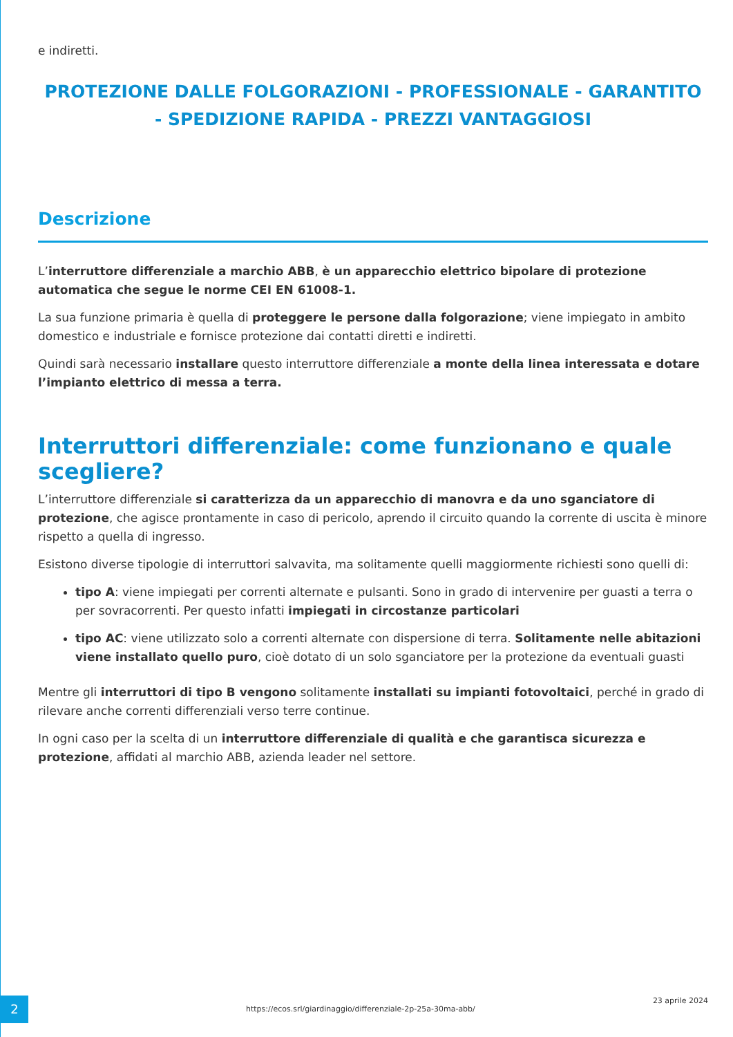e indiretti.
PROTEZIONE DALLE FOLGORAZIONI - PROFESSIONALE - GARANTITO - SPEDIZIONE RAPIDA - PREZZI VANTAGGIOSI
Descrizione
L’interruttore differenziale a marchio ABB, è un apparecchio elettrico bipolare di protezione automatica che segue le norme CEI EN 61008-1.
La sua funzione primaria è quella di proteggere le persone dalla folgorazione; viene impiegato in ambito domestico e industriale e fornisce protezione dai contatti diretti e indiretti.
Quindi sarà necessario installare questo interruttore differenziale a monte della linea interessata e dotare l’impianto elettrico di messa a terra.
Interruttori differenziale: come funzionano e quale scegliere?
L’interruttore differenziale si caratterizza da un apparecchio di manovra e da uno sganciatore di protezione, che agisce prontamente in caso di pericolo, aprendo il circuito quando la corrente di uscita è minore rispetto a quella di ingresso.
Esistono diverse tipologie di interruttori salvavita, ma solitamente quelli maggiormente richiesti sono quelli di:
tipo A: viene impiegati per correnti alternate e pulsanti. Sono in grado di intervenire per guasti a terra o per sovracorrenti. Per questo infatti impiegati in circostanze particolari
tipo AC: viene utilizzato solo a correnti alternate con dispersione di terra. Solitamente nelle abitazioni viene installato quello puro, cioè dotato di un solo sganciatore per la protezione da eventuali guasti
Mentre gli interruttori di tipo B vengono solitamente installati su impianti fotovoltaici, perché in grado di rilevare anche correnti differenziali verso terre continue.
In ogni caso per la scelta di un interruttore differenziale di qualità e che garantisca sicurezza e protezione, affidati al marchio ABB, azienda leader nel settore.
2
https://ecos.srl/giardinaggio/differenziale-2p-25a-30ma-abb/
23 aprile 2024